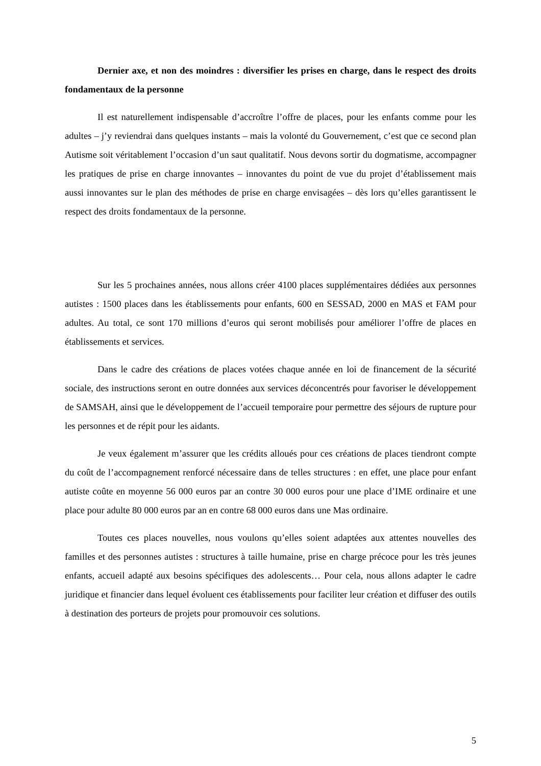Dernier axe, et non des moindres : diversifier les prises en charge, dans le respect des droits fondamentaux de la personne
Il est naturellement indispensable d’accroître l’offre de places, pour les enfants comme pour les adultes – j’y reviendrai dans quelques instants – mais la volonté du Gouvernement, c’est que ce second plan Autisme soit véritablement l’occasion d’un saut qualitatif. Nous devons sortir du dogmatisme, accompagner les pratiques de prise en charge innovantes – innovantes du point de vue du projet d’établissement mais aussi innovantes sur le plan des méthodes de prise en charge envisagées – dès lors qu’elles garantissent le respect des droits fondamentaux de la personne.
Sur les 5 prochaines années, nous allons créer 4100 places supplémentaires dédiées aux personnes autistes : 1500 places dans les établissements pour enfants, 600 en SESSAD, 2000 en MAS et FAM pour adultes. Au total, ce sont 170 millions d’euros qui seront mobilisés pour améliorer l’offre de places en établissements et services.
Dans le cadre des créations de places votées chaque année en loi de financement de la sécurité sociale, des instructions seront en outre données aux services déconcentrés pour favoriser le développement de SAMSAH, ainsi que le développement de l’accueil temporaire pour permettre des séjours de rupture pour les personnes et de répit pour les aidants.
Je veux également m’assurer que les crédits alloués pour ces créations de places tiendront compte du coût de l’accompagnement renforcé nécessaire dans de telles structures : en effet, une place pour enfant autiste coûte en moyenne 56 000 euros par an contre 30 000 euros pour une place d’IME ordinaire et une place pour adulte 80 000 euros par an en contre 68 000 euros dans une Mas ordinaire.
Toutes ces places nouvelles, nous voulons qu’elles soient adaptées aux attentes nouvelles des familles et des personnes autistes : structures à taille humaine, prise en charge précoce pour les très jeunes enfants, accueil adapté aux besoins spécifiques des adolescents… Pour cela, nous allons adapter le cadre juridique et financier dans lequel évoluent ces établissements pour faciliter leur création et diffuser des outils à destination des porteurs de projets pour promouvoir ces solutions.
5